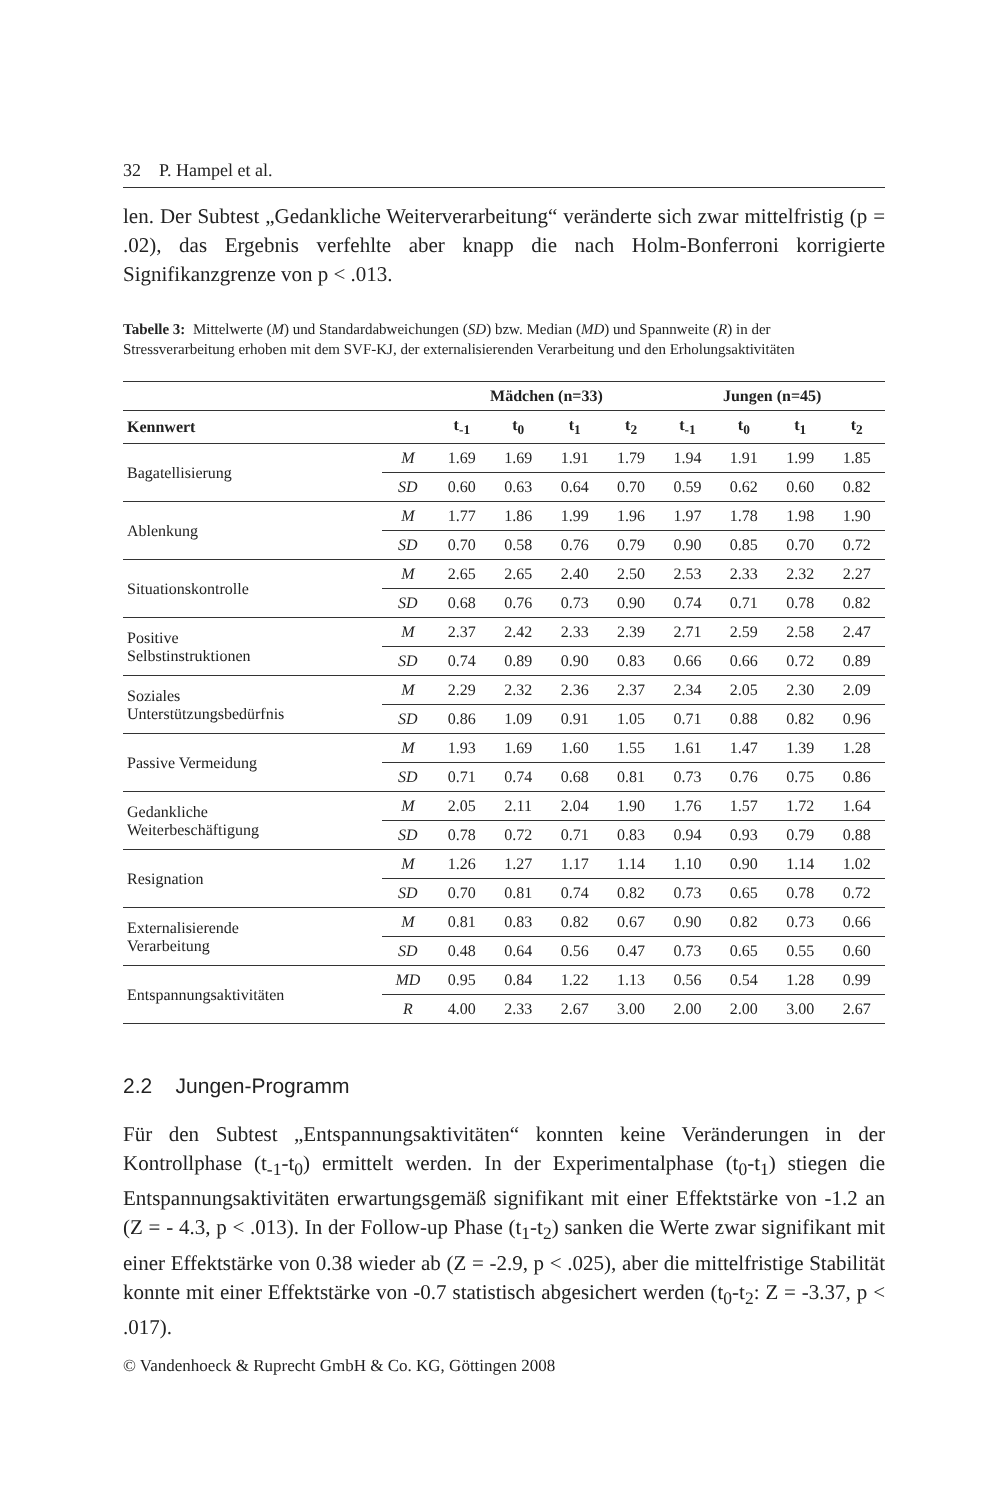32 P. Hampel et al.
len. Der Subtest „Gedankliche Weiterverarbeitung“ veränderte sich zwar mittelfristig (p = .02), das Ergebnis verfehlte aber knapp die nach Holm-Bonferroni korrigierte Signifikanzgrenze von p < .013.
Tabelle 3: Mittelwerte (M) und Standardabweichungen (SD) bzw. Median (MD) und Spannweite (R) in der Stressverarbeitung erhoben mit dem SVF-KJ, der externalisierenden Verarbeitung und den Erholungsaktivitäten
| | | Mädchen (n=33) | | | | Jungen (n=45) | | | |
| --- | --- | --- | --- | --- | --- | --- | --- | --- | --- |
| Kennwert | | t<sub>-1</sub> | t<sub>0</sub> | t<sub>1</sub> | t<sub>2</sub> | t<sub>-1</sub> | t<sub>0</sub> | t<sub>1</sub> | t<sub>2</sub> |
| Bagatellisierung | M | 1.69 | 1.69 | 1.91 | 1.79 | 1.94 | 1.91 | 1.99 | 1.85 |
| | SD | 0.60 | 0.63 | 0.64 | 0.70 | 0.59 | 0.62 | 0.60 | 0.82 |
| Ablenkung | M | 1.77 | 1.86 | 1.99 | 1.96 | 1.97 | 1.78 | 1.98 | 1.90 |
| | SD | 0.70 | 0.58 | 0.76 | 0.79 | 0.90 | 0.85 | 0.70 | 0.72 |
| Situationskontrolle | M | 2.65 | 2.65 | 2.40 | 2.50 | 2.53 | 2.33 | 2.32 | 2.27 |
| | SD | 0.68 | 0.76 | 0.73 | 0.90 | 0.74 | 0.71 | 0.78 | 0.82 |
| Positive Selbstinstruktionen | M | 2.37 | 2.42 | 2.33 | 2.39 | 2.71 | 2.59 | 2.58 | 2.47 |
| | SD | 0.74 | 0.89 | 0.90 | 0.83 | 0.66 | 0.66 | 0.72 | 0.89 |
| Soziales Unterstützungsbedürfnis | M | 2.29 | 2.32 | 2.36 | 2.37 | 2.34 | 2.05 | 2.30 | 2.09 |
| | SD | 0.86 | 1.09 | 0.91 | 1.05 | 0.71 | 0.88 | 0.82 | 0.96 |
| Passive Vermeidung | M | 1.93 | 1.69 | 1.60 | 1.55 | 1.61 | 1.47 | 1.39 | 1.28 |
| | SD | 0.71 | 0.74 | 0.68 | 0.81 | 0.73 | 0.76 | 0.75 | 0.86 |
| Gedankliche Weiterbeschäftigung | M | 2.05 | 2.11 | 2.04 | 1.90 | 1.76 | 1.57 | 1.72 | 1.64 |
| | SD | 0.78 | 0.72 | 0.71 | 0.83 | 0.94 | 0.93 | 0.79 | 0.88 |
| Resignation | M | 1.26 | 1.27 | 1.17 | 1.14 | 1.10 | 0.90 | 1.14 | 1.02 |
| | SD | 0.70 | 0.81 | 0.74 | 0.82 | 0.73 | 0.65 | 0.78 | 0.72 |
| Externalisierende Verarbeitung | M | 0.81 | 0.83 | 0.82 | 0.67 | 0.90 | 0.82 | 0.73 | 0.66 |
| | SD | 0.48 | 0.64 | 0.56 | 0.47 | 0.73 | 0.65 | 0.55 | 0.60 |
| Entspannungsaktivitäten | MD | 0.95 | 0.84 | 1.22 | 1.13 | 0.56 | 0.54 | 1.28 | 0.99 |
| | R | 4.00 | 2.33 | 2.67 | 3.00 | 2.00 | 2.00 | 3.00 | 2.67 |
2.2 Jungen-Programm
Für den Subtest „Entspannungsaktivitäten“ konnten keine Veränderungen in der Kontrollphase (t<sub>-1</sub>-t<sub>0</sub>) ermittelt werden. In der Experimentalphase (t<sub>0</sub>-t<sub>1</sub>) stiegen die Entspannungsaktivitäten erwartungsgemäß signifikant mit einer Effektstärke von -1.2 an (Z = - 4.3, p < .013). In der Follow-up Phase (t<sub>1</sub>-t<sub>2</sub>) sanken die Werte zwar signifikant mit einer Effektstärke von 0.38 wieder ab (Z = -2.9, p < .025), aber die mittelfristige Stabilität konnte mit einer Effektstärke von -0.7 statistisch abgesichert werden (t<sub>0</sub>-t<sub>2</sub>: Z = -3.37, p < .017).
© Vandenhoeck & Ruprecht GmbH & Co. KG, Göttingen 2008